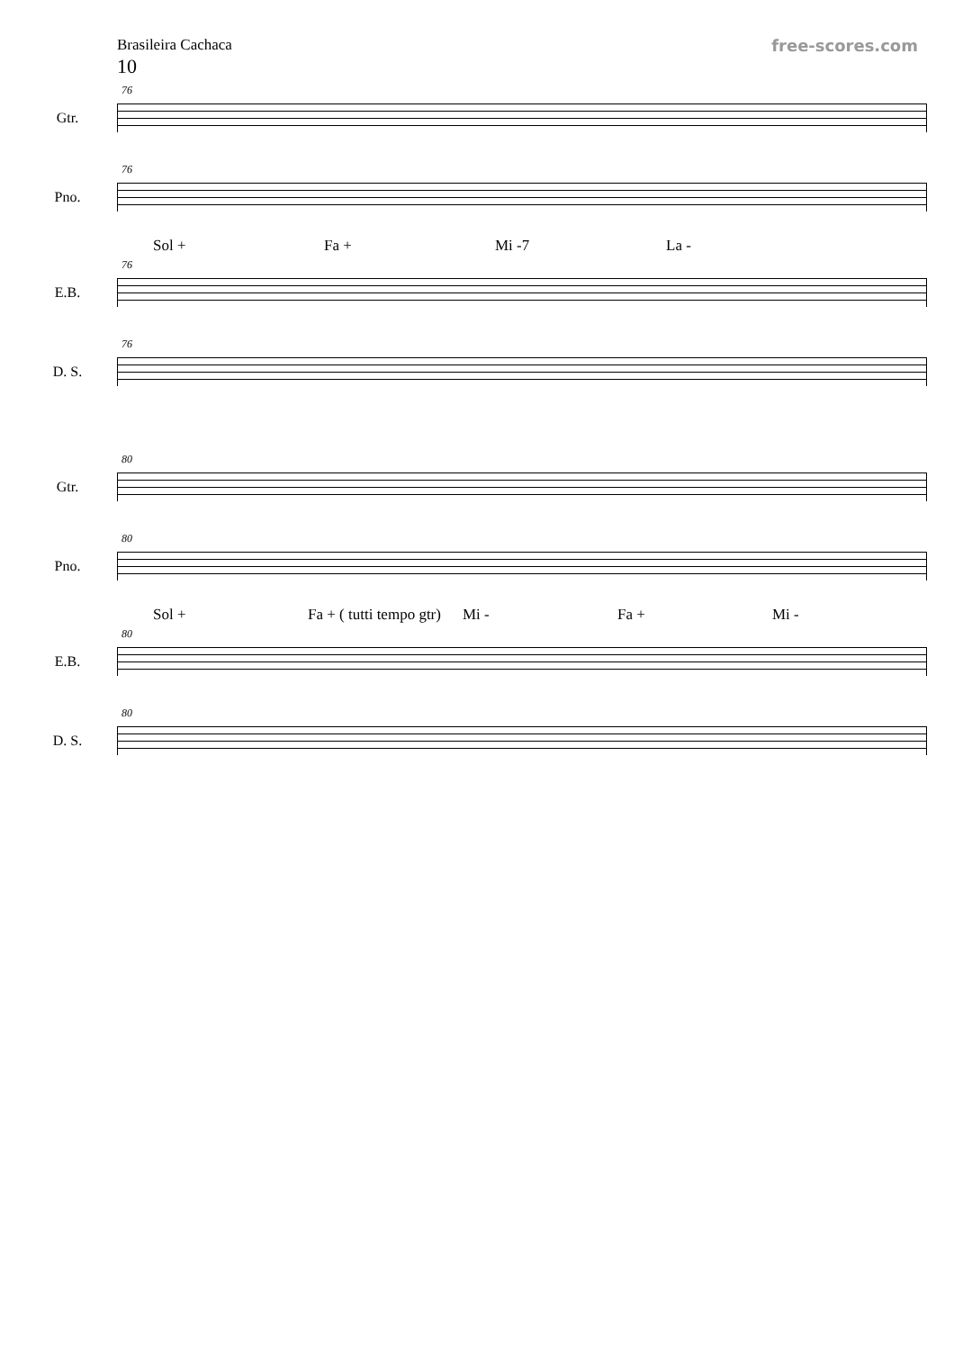Brasileira Cachaca free-scores.com
10
Gtr.
76
Pno.
76
Sol + Fa + Mi -7 La -
E.B.
76
D. S.
76
Gtr.
80
Pno.
80
Sol + Fa + ( tutti tempo gtr) Mi - Fa + Mi -
E.B.
80
D. S.
80